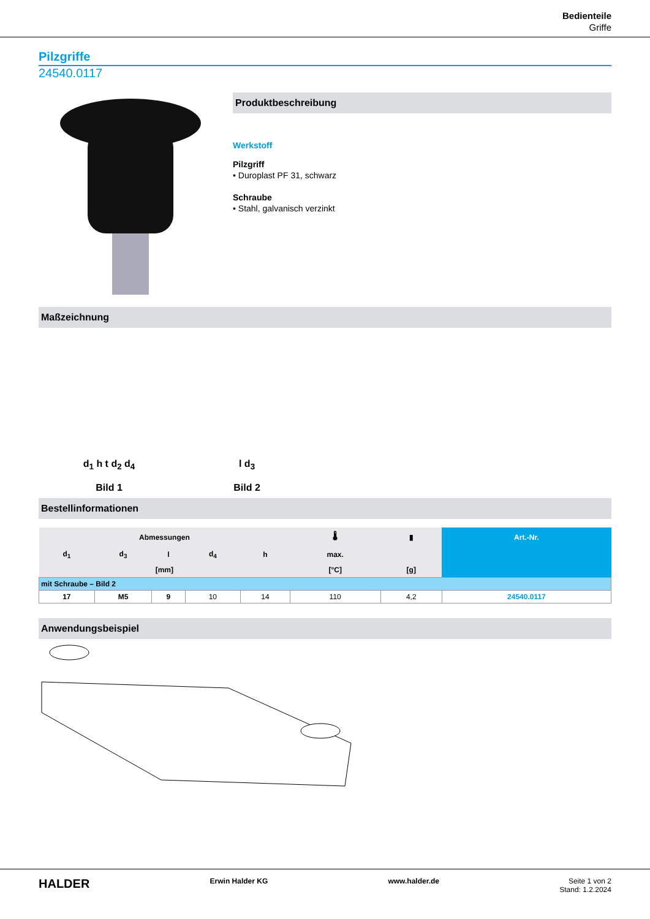Bedienteile
Griffe
Pilzgriffe
24540.0117
Produktbeschreibung
Werkstoff
Pilzgriff
• Duroplast PF 31, schwarz
Schraube
• Stahl, galvanisch verzinkt
Maßzeichnung
d<sub>1</sub> h t d<sub>2</sub> d<sub>4</sub>
Bild 1
l d<sub>3</sub>
Bild 2
Bestellinformationen
| Abmessungen | | | | | 🌡 | ▮ | Art.-Nr. |
| --- | --- | --- | --- | --- | --- | --- | --- |
| d<sub>1</sub> | d<sub>3</sub> | l | d<sub>4</sub> | h | max. | | |
| [mm] | | | | | [°C] | [g] | |
| mit Schraube – Bild 2 | | | | | | | |
| 17 | M5 | 9 | 10 | 14 | 110 | 4,2 | 24540.0117 |
Anwendungsbeispiel
HALDER Erwin Halder KG www.halder.de Seite 1 von 2
Stand: 1.2.2024